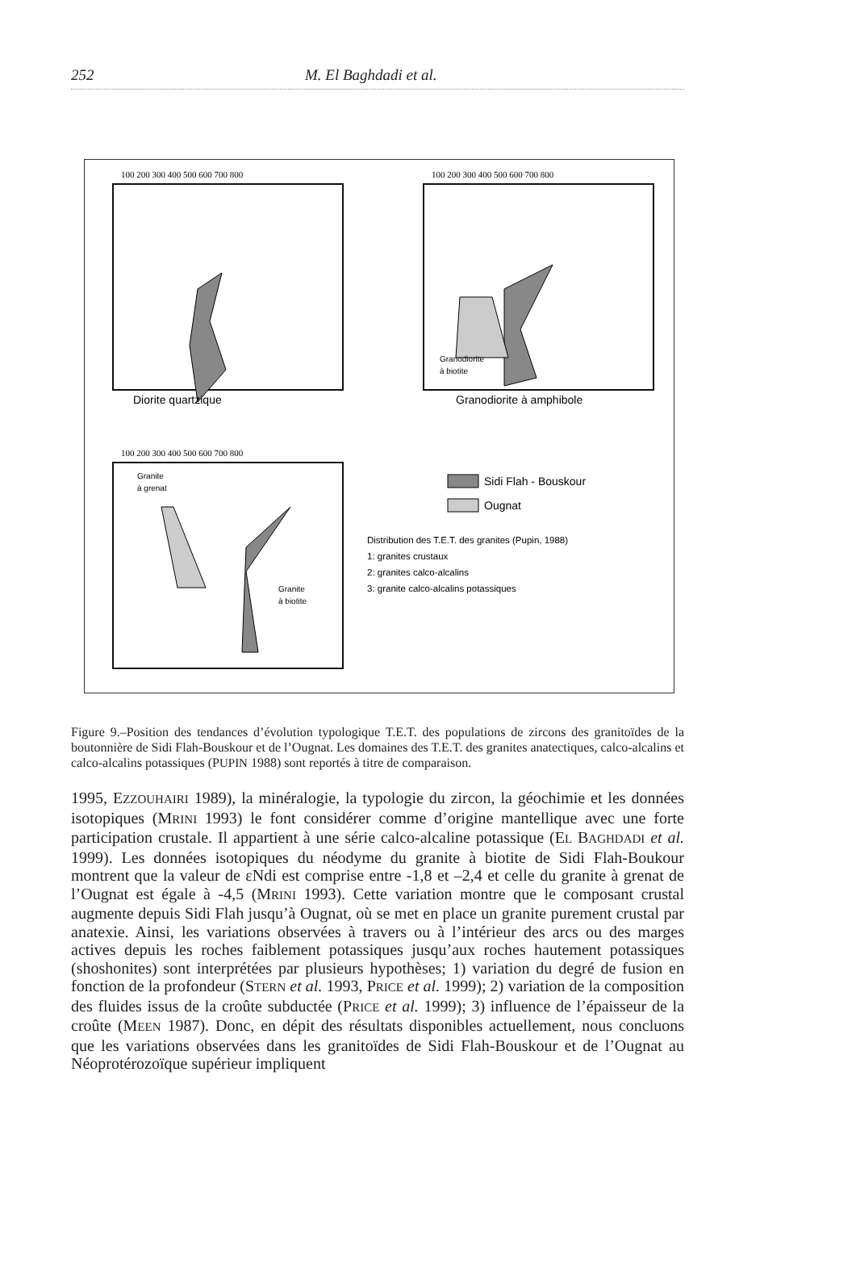252 M. El Baghdadi et al.
100 200 300 400 500 600 700 800
100 200 300 400 500 600 700 800
100 200 300 400 500 600 700 800
Diorite quartzique
Granodiorite à amphibole
Granodiorite
à biotite
Granite
à grenat
Granite
à biotite
Sidi Flah - Bouskour
Ougnat
Distribution des T.E.T. des granites (Pupin, 1988)
1: granites crustaux
2: granites calco-alcalins
3: granite calco-alcalins potassiques
Figure 9.–Position des tendances d’évolution typologique T.E.T. des populations de zircons des granitoïdes de la boutonnière de Sidi Flah-Bouskour et de l’Ougnat. Les domaines des T.E.T. des granites anatectiques, calco-alcalins et calco-alcalins potassiques (PUPIN 1988) sont reportés à titre de comparaison.
1995, EZZOUHAIRI 1989), la minéralogie, la typologie du zircon, la géochimie et les données isotopiques (MRINI 1993) le font considérer comme d’origine mantellique avec une forte participation crustale. Il appartient à une série calco-alcaline potassique (EL BAGHDADI et al. 1999). Les données isotopiques du néodyme du granite à biotite de Sidi Flah-Boukour montrent que la valeur de εNdi est comprise entre -1,8 et –2,4 et celle du granite à grenat de l’Ougnat est égale à -4,5 (MRINI 1993). Cette variation montre que le composant crustal augmente depuis Sidi Flah jusqu’à Ougnat, où se met en place un granite purement crustal par anatexie. Ainsi, les variations observées à travers ou à l’intérieur des arcs ou des marges actives depuis les roches faiblement potassiques jusqu’aux roches hautement potassiques (shoshonites) sont interprétées par plusieurs hypothèses; 1) variation du degré de fusion en fonction de la profondeur (STERN et al. 1993, PRICE et al. 1999); 2) variation de la composition des fluides issus de la croûte subductée (PRICE et al. 1999); 3) influence de l’épaisseur de la croûte (MEEN 1987). Donc, en dépit des résultats disponibles actuellement, nous concluons que les variations observées dans les granitoïdes de Sidi Flah-Bouskour et de l’Ougnat au Néoprotérozoïque supérieur impliquent